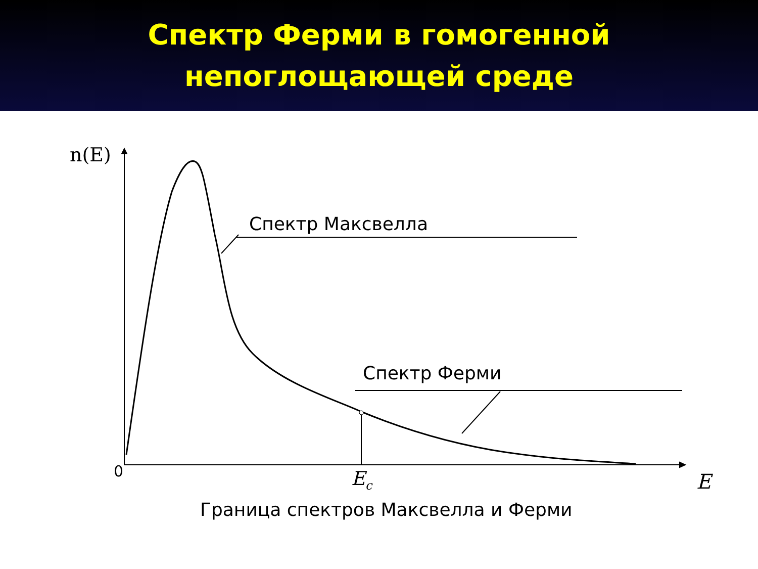Спектр Ферми в гомогенной
непоглощающей среде
n(E)
Спектр Максвелла
Спектр Ферми
0 E<sub>c</sub> E
Граница спектров Максвелла и Ферми